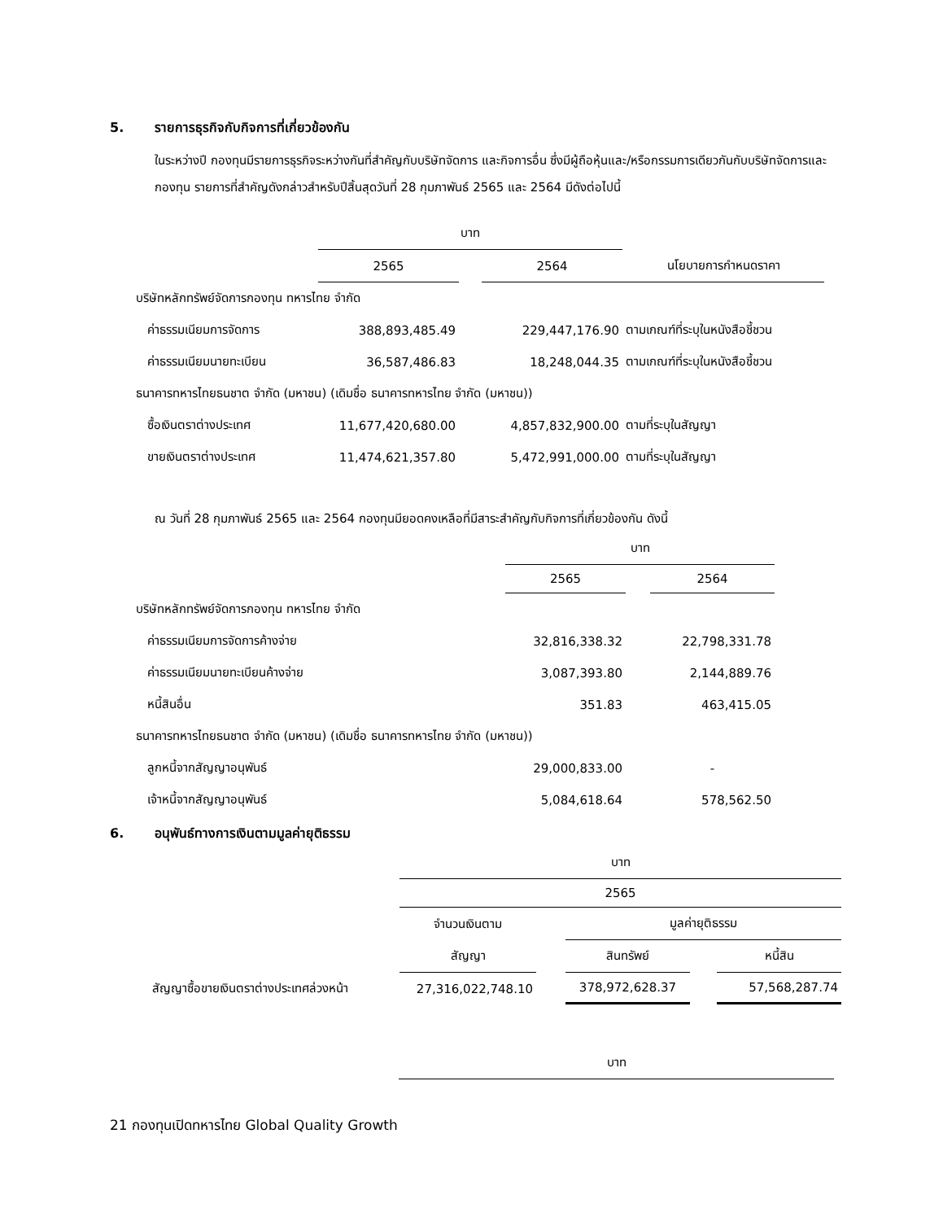5. รายการธุรกิจกับกิจการที่เกี่ยวข้องกัน
ในระหว่างปี กองทุนมีรายการธุรกิจระหว่างกันที่สำคัญกับบริษัทจัดการ และกิจการอื่น ซึ่งมีผู้ถือหุ้นและ/หรือกรรมการเดียวกันกับบริษัทจัดการและกองทุน รายการที่สำคัญดังกล่าวสำหรับปีสิ้นสุดวันที่ 28 กุมภาพันธ์ 2565 และ 2564 มีดังต่อไปนี้
| | บาท | | | |
| --- | --- | --- | --- | --- |
| | 2565 | | 2564 | นโยบายการกำหนดราคา |
| บริษัทหลักทรัพย์จัดการกองทุน ทหารไทย จำกัด | | | | |
| ค่าธรรมเนียมการจัดการ | 388,893,485.49 | | 229,447,176.90 | ตามเกณฑ์ที่ระบุในหนังสือชี้ชวน |
| ค่าธรรมเนียมนายทะเบียน | 36,587,486.83 | | 18,248,044.35 | ตามเกณฑ์ที่ระบุในหนังสือชี้ชวน |
| ธนาคารทหารไทยธนชาต จำกัด (มหาชน) (เดิมชื่อ ธนาคารทหารไทย จำกัด (มหาชน)) | | | | |
| ซื้อเงินตราต่างประเทศ | 11,677,420,680.00 | | 4,857,832,900.00 | ตามที่ระบุในสัญญา |
| ขายเงินตราต่างประเทศ | 11,474,621,357.80 | | 5,472,991,000.00 | ตามที่ระบุในสัญญา |
ณ วันที่ 28 กุมภาพันธ์ 2565 และ 2564 กองทุนมียอดคงเหลือที่มีสาระสำคัญกับกิจการที่เกี่ยวข้องกัน ดังนี้
| | บาท | | |
| --- | --- | --- | --- |
| | 2565 | | 2564 |
| บริษัทหลักทรัพย์จัดการกองทุน ทหารไทย จำกัด | | | |
| ค่าธรรมเนียมการจัดการค้างจ่าย | 32,816,338.32 | | 22,798,331.78 |
| ค่าธรรมเนียมนายทะเบียนค้างจ่าย | 3,087,393.80 | | 2,144,889.76 |
| หนี้สินอื่น | 351.83 | | 463,415.05 |
| ธนาคารทหารไทยธนชาต จำกัด (มหาชน) (เดิมชื่อ ธนาคารทหารไทย จำกัด (มหาชน)) | | | |
| ลูกหนี้จากสัญญาอนุพันธ์ | 29,000,833.00 | | - |
| เจ้าหนี้จากสัญญาอนุพันธ์ | 5,084,618.64 | | 578,562.50 |
6. อนุพันธ์ทางการเงินตามมูลค่ายุติธรรม
| | บาท | | | | |
| --- | --- | --- | --- | --- | --- |
| | 2565 | | | | |
| | จำนวนเงินตาม | | มูลค่ายุติธรรม | | |
| | สัญญา | | สินทรัพย์ | | หนี้สิน |
| สัญญาซื้อขายเงินตราต่างประเทศล่วงหน้า | 27,316,022,748.10 | | 378,972,628.37 | | 57,568,287.74 |
บาท
21 กองทุนเปิดทหารไทย Global Quality Growth